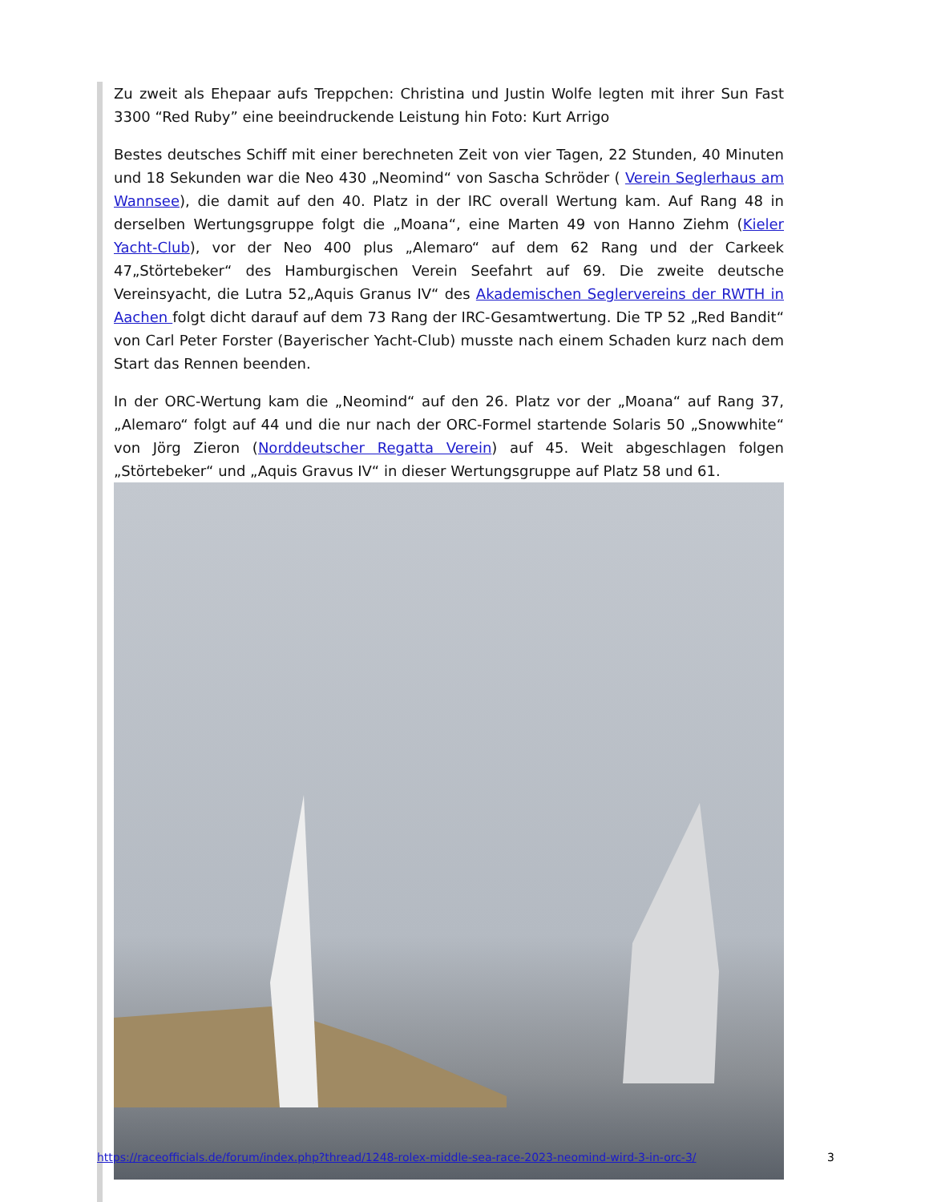Zu zweit als Ehepaar aufs Treppchen: Christina und Justin Wolfe legten mit ihrer Sun Fast 3300 “Red Ruby” eine beeindruckende Leistung hin Foto: Kurt Arrigo
Bestes deutsches Schiff mit einer berechneten Zeit von vier Tagen, 22 Stunden, 40 Minuten und 18 Sekunden war die Neo 430 „Neomind“ von Sascha Schröder ( Verein Seglerhaus am Wannsee), die damit auf den 40. Platz in der IRC overall Wertung kam. Auf Rang 48 in derselben Wertungsgruppe folgt die „Moana“, eine Marten 49 von Hanno Ziehm (Kieler Yacht-Club), vor der Neo 400 plus „Alemaro“ auf dem 62 Rang und der Carkeek 47„Störtebeker“ des Hamburgischen Verein Seefahrt auf 69. Die zweite deutsche Vereinsyacht, die Lutra 52„Aquis Granus IV“ des Akademischen Seglervereins der RWTH in Aachen folgt dicht darauf auf dem 73 Rang der IRC-Gesamtwertung. Die TP 52 „Red Bandit“ von Carl Peter Forster (Bayerischer Yacht-Club) musste nach einem Schaden kurz nach dem Start das Rennen beenden.
In der ORC-Wertung kam die „Neomind“ auf den 26. Platz vor der „Moana“ auf Rang 37, „Alemaro“ folgt auf 44 und die nur nach der ORC-Formel startende Solaris 50 „Snowwhite“ von Jörg Zieron (Norddeutscher Regatta Verein) auf 45. Weit abgeschlagen folgen „Störtebeker“ und „Aquis Gravus IV“ in dieser Wertungsgruppe auf Platz 58 und 61.
https://raceofficials.de/forum/index.php?thread/1248-rolex-middle-sea-race-2023-neomind-wird-3-in-orc-3/ 3